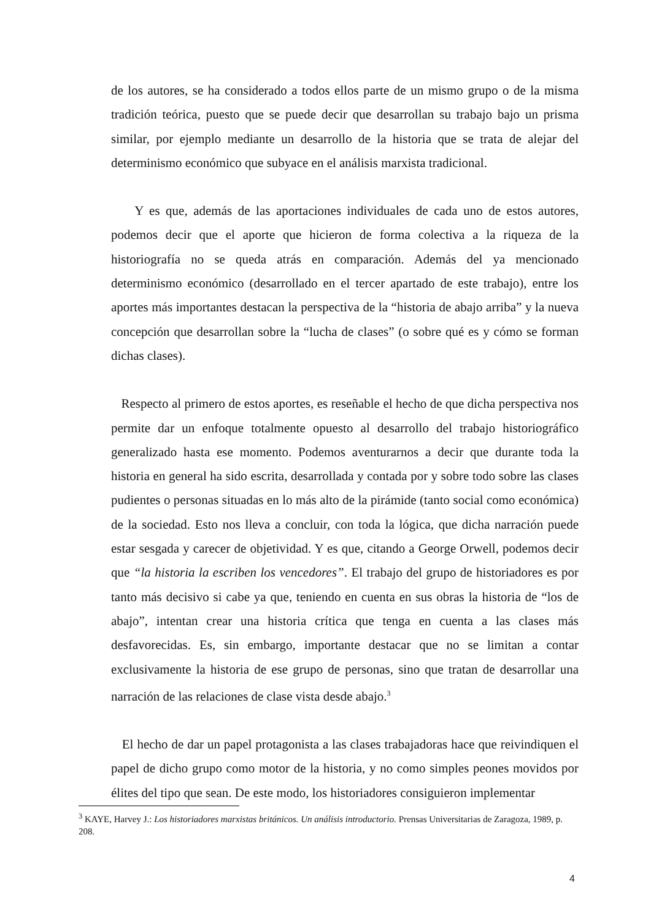de los autores, se ha considerado a todos ellos parte de un mismo grupo o de la misma tradición teórica, puesto que se puede decir que desarrollan su trabajo bajo un prisma similar, por ejemplo mediante un desarrollo de la historia que se trata de alejar del determinismo económico que subyace en el análisis marxista tradicional.
Y es que, además de las aportaciones individuales de cada uno de estos autores, podemos decir que el aporte que hicieron de forma colectiva a la riqueza de la historiografía no se queda atrás en comparación. Además del ya mencionado determinismo económico (desarrollado en el tercer apartado de este trabajo), entre los aportes más importantes destacan la perspectiva de la “historia de abajo arriba” y la nueva concepción que desarrollan sobre la “lucha de clases” (o sobre qué es y cómo se forman dichas clases).
Respecto al primero de estos aportes, es reseñable el hecho de que dicha perspectiva nos permite dar un enfoque totalmente opuesto al desarrollo del trabajo historiográfico generalizado hasta ese momento. Podemos aventurarnos a decir que durante toda la historia en general ha sido escrita, desarrollada y contada por y sobre todo sobre las clases pudientes o personas situadas en lo más alto de la pirámide (tanto social como económica) de la sociedad. Esto nos lleva a concluir, con toda la lógica, que dicha narración puede estar sesgada y carecer de objetividad. Y es que, citando a George Orwell, podemos decir que “la historia la escriben los vencedores”. El trabajo del grupo de historiadores es por tanto más decisivo si cabe ya que, teniendo en cuenta en sus obras la historia de “los de abajo”, intentan crear una historia crítica que tenga en cuenta a las clases más desfavorecidas. Es, sin embargo, importante destacar que no se limitan a contar exclusivamente la historia de ese grupo de personas, sino que tratan de desarrollar una narración de las relaciones de clase vista desde abajo.<sup>3</sup>
El hecho de dar un papel protagonista a las clases trabajadoras hace que reivindiquen el papel de dicho grupo como motor de la historia, y no como simples peones movidos por élites del tipo que sean. De este modo, los historiadores consiguieron implementar
<sup>3</sup> KAYE, Harvey J.: Los historiadores marxistas británicos. Un análisis introductorio. Prensas Universitarias de Zaragoza, 1989, p. 208.
4